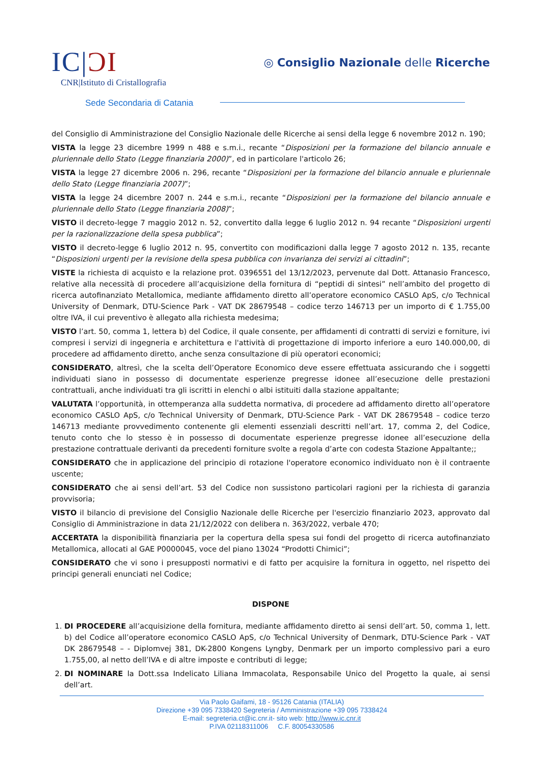IC|ƆI
CNR|Istituto di Cristallografia
Sede Secondaria di Catania
◎ Consiglio Nazionale delle Ricerche
del Consiglio di Amministrazione del Consiglio Nazionale delle Ricerche ai sensi della legge 6 novembre 2012 n. 190;
VISTA la legge 23 dicembre 1999 n 488 e s.m.i., recante “Disposizioni per la formazione del bilancio annuale e pluriennale dello Stato (Legge finanziaria 2000)”, ed in particolare l'articolo 26;
VISTA la legge 27 dicembre 2006 n. 296, recante “Disposizioni per la formazione del bilancio annuale e pluriennale dello Stato (Legge finanziaria 2007)”;
VISTA la legge 24 dicembre 2007 n. 244 e s.m.i., recante “Disposizioni per la formazione del bilancio annuale e pluriennale dello Stato (Legge finanziaria 2008)”;
VISTO il decreto-legge 7 maggio 2012 n. 52, convertito dalla legge 6 luglio 2012 n. 94 recante “Disposizioni urgenti per la razionalizzazione della spesa pubblica”;
VISTO il decreto-legge 6 luglio 2012 n. 95, convertito con modificazioni dalla legge 7 agosto 2012 n. 135, recante “Disposizioni urgenti per la revisione della spesa pubblica con invarianza dei servizi ai cittadini”;
VISTE la richiesta di acquisto e la relazione prot. 0396551 del 13/12/2023, pervenute dal Dott. Attanasio Francesco, relative alla necessità di procedere all’acquisizione della fornitura di “peptidi di sintesi” nell’ambito del progetto di ricerca autofinanziato Metallomica, mediante affidamento diretto all’operatore economico CASLO ApS, c/o Technical University of Denmark, DTU-Science Park - VAT DK 28679548 – codice terzo 146713 per un importo di € 1.755,00 oltre IVA, il cui preventivo è allegato alla richiesta medesima;
VISTO l’art. 50, comma 1, lettera b) del Codice, il quale consente, per affidamenti di contratti di servizi e forniture, ivi compresi i servizi di ingegneria e architettura e l'attività di progettazione di importo inferiore a euro 140.000,00, di procedere ad affidamento diretto, anche senza consultazione di più operatori economici;
CONSIDERATO, altresì, che la scelta dell’Operatore Economico deve essere effettuata assicurando che i soggetti individuati siano in possesso di documentate esperienze pregresse idonee all’esecuzione delle prestazioni contrattuali, anche individuati tra gli iscritti in elenchi o albi istituiti dalla stazione appaltante;
VALUTATA l’opportunità, in ottemperanza alla suddetta normativa, di procedere ad affidamento diretto all’operatore economico CASLO ApS, c/o Technical University of Denmark, DTU-Science Park - VAT DK 28679548 – codice terzo 146713 mediante provvedimento contenente gli elementi essenziali descritti nell’art. 17, comma 2, del Codice, tenuto conto che lo stesso è in possesso di documentate esperienze pregresse idonee all’esecuzione della prestazione contrattuale derivanti da precedenti forniture svolte a regola d’arte con codesta Stazione Appaltante;;
CONSIDERATO che in applicazione del principio di rotazione l'operatore economico individuato non è il contraente uscente;
CONSIDERATO che ai sensi dell’art. 53 del Codice non sussistono particolari ragioni per la richiesta di garanzia provvisoria;
VISTO il bilancio di previsione del Consiglio Nazionale delle Ricerche per l'esercizio finanziario 2023, approvato dal Consiglio di Amministrazione in data 21/12/2022 con delibera n. 363/2022, verbale 470;
ACCERTATA la disponibilità finanziaria per la copertura della spesa sui fondi del progetto di ricerca autofinanziato Metallomica, allocati al GAE P0000045, voce del piano 13024 “Prodotti Chimici”;
CONSIDERATO che vi sono i presupposti normativi e di fatto per acquisire la fornitura in oggetto, nel rispetto dei principi generali enunciati nel Codice;
DISPONE
1. DI PROCEDERE all’acquisizione della fornitura, mediante affidamento diretto ai sensi dell’art. 50, comma 1, lett. b) del Codice all’operatore economico CASLO ApS, c/o Technical University of Denmark, DTU-Science Park - VAT DK 28679548 – - Diplomvej 381, DK-2800 Kongens Lyngby, Denmark per un importo complessivo pari a euro 1.755,00, al netto dell’IVA e di altre imposte e contributi di legge;
2. DI NOMINARE la Dott.ssa Indelicato Liliana Immacolata, Responsabile Unico del Progetto la quale, ai sensi dell’art.
Via Paolo Gaifami, 18 - 95126 Catania (ITALIA)
Direzione +39 095 7338420 Segreteria / Amministrazione +39 095 7338424
E-mail: segreteria.ct@ic.cnr.it- sito web: http://www.ic.cnr.it
P.IVA 02118311006 C.F. 80054330586